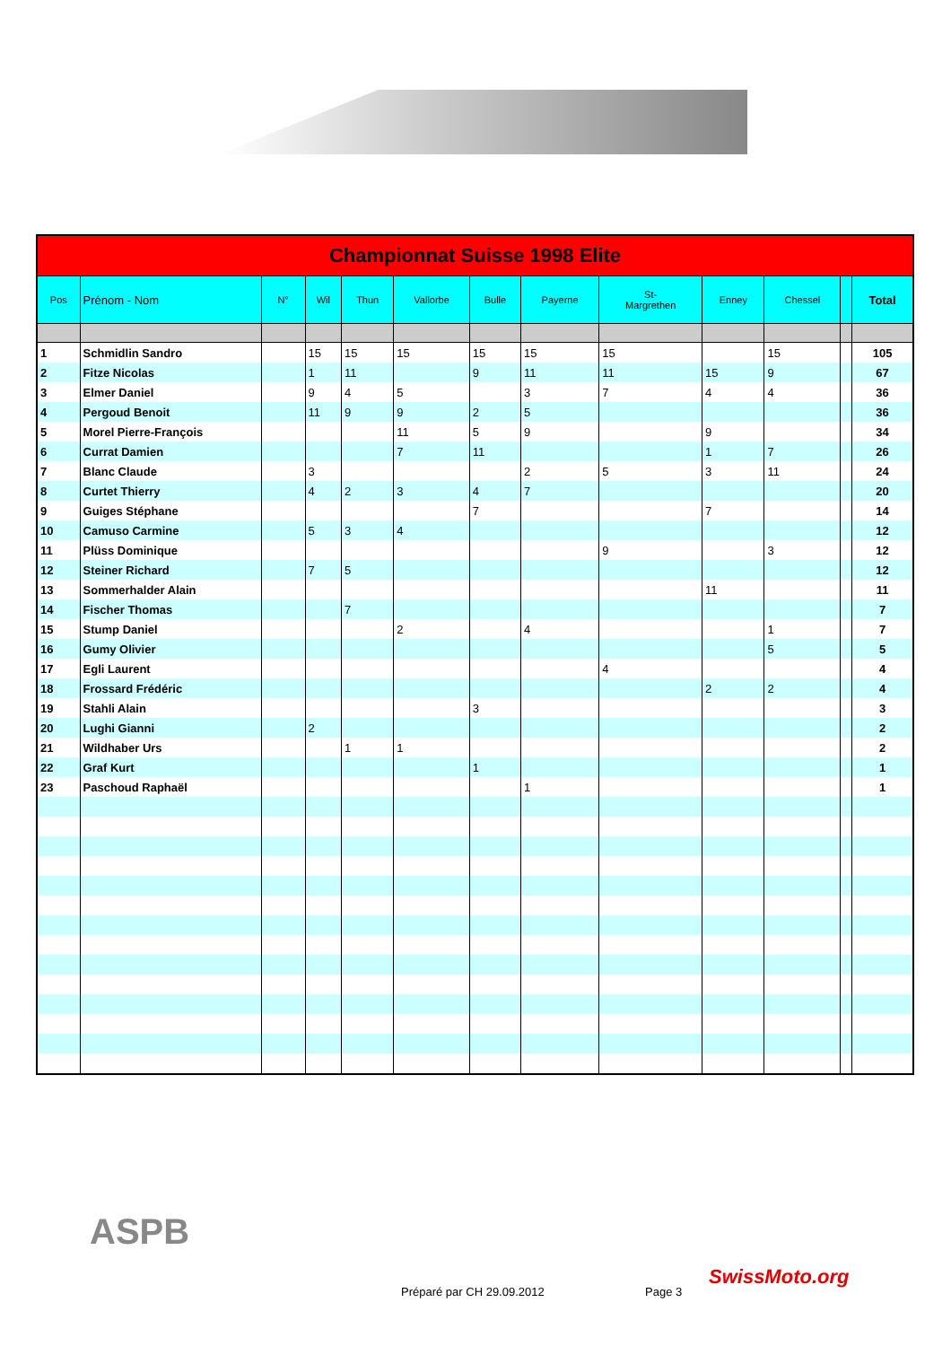| Championnat Suisse 1998 Elite | | | | | | | | | | | | |
| --- | --- | --- | --- | --- | --- | --- | --- | --- | --- | --- | --- | --- |
| Pos | Prénom - Nom | N° | Wil | Thun | Vallorbe | Bulle | Payerne | St- Margrethen | Enney | Chessel | | Total |
| 1 | Schmidlin Sandro | | 15 | 15 | 15 | 15 | 15 | 15 | | 15 | | 105 |
| 2 | Fitze Nicolas | | 1 | 11 | | 9 | 11 | 11 | 15 | 9 | | 67 |
| 3 | Elmer Daniel | | 9 | 4 | 5 | | 3 | 7 | 4 | 4 | | 36 |
| 4 | Pergoud Benoit | | 11 | 9 | 9 | 2 | 5 | | | | | 36 |
| 5 | Morel Pierre-François | | | | 11 | 5 | 9 | | 9 | | | 34 |
| 6 | Currat Damien | | | | 7 | 11 | | | 1 | 7 | | 26 |
| 7 | Blanc Claude | | 3 | | | | 2 | 5 | 3 | 11 | | 24 |
| 8 | Curtet Thierry | | 4 | 2 | 3 | 4 | 7 | | | | | 20 |
| 9 | Guiges Stéphane | | | | | 7 | | | 7 | | | 14 |
| 10 | Camuso Carmine | | 5 | 3 | 4 | | | | | | | 12 |
| 11 | Plüss Dominique | | | | | | | 9 | | 3 | | 12 |
| 12 | Steiner Richard | | 7 | 5 | | | | | | | | 12 |
| 13 | Sommerhalder Alain | | | | | | | | 11 | | | 11 |
| 14 | Fischer Thomas | | | 7 | | | | | | | | 7 |
| 15 | Stump Daniel | | | | 2 | | 4 | | | 1 | | 7 |
| 16 | Gumy Olivier | | | | | | | | | 5 | | 5 |
| 17 | Egli Laurent | | | | | | | 4 | | | | 4 |
| 18 | Frossard Frédéric | | | | | | | | 2 | 2 | | 4 |
| 19 | Stahli Alain | | | | | 3 | | | | | | 3 |
| 20 | Lughi Gianni | | 2 | | | | | | | | | 2 |
| 21 | Wildhaber Urs | | | 1 | 1 | | | | | | | 2 |
| 22 | Graf Kurt | | | | | 1 | | | | | | 1 |
| 23 | Paschoud Raphaël | | | | | | 1 | | | | | 1 |
ASPB
Préparé par CH 29.09.2012 Page 3
SwissMoto.org